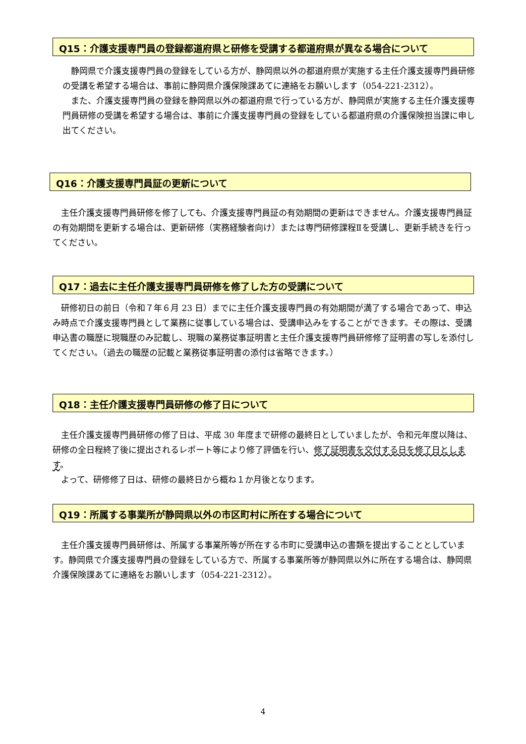Q15：介護支援専門員の登録都道府県と研修を受講する都道府県が異なる場合について
　静岡県で介護支援専門員の登録をしている方が、静岡県以外の都道府県が実施する主任介護支援専門員研修の受講を希望する場合は、事前に静岡県介護保険課あてに連絡をお願いします（054-221-2312）。
　また、介護支援専門員の登録を静岡県以外の都道府県で行っている方が、静岡県が実施する主任介護支援専門員研修の受講を希望する場合は、事前に介護支援専門員の登録をしている都道府県の介護保険担当課に申し出てください。
Q16：介護支援専門員証の更新について
　主任介護支援専門員研修を修了しても、介護支援専門員証の有効期間の更新はできません。介護支援専門員証の有効期間を更新する場合は、更新研修（実務経験者向け）または専門研修課程Ⅱを受講し、更新手続きを行ってください。
Q17：過去に主任介護支援専門員研修を修了した方の受講について
　研修初日の前日（令和７年６月 23 日）までに主任介護支援専門員の有効期間が満了する場合であって、申込み時点で介護支援専門員として業務に従事している場合は、受講申込みをすることができます。その際は、受講申込書の職歴に現職歴のみ記載し、現職の業務従事証明書と主任介護支援専門員研修修了証明書の写しを添付してください。（過去の職歴の記載と業務従事証明書の添付は省略できます。）
Q18：主任介護支援専門員研修の修了日について
　主任介護支援専門員研修の修了日は、平成 30 年度まで研修の最終日としていましたが、令和元年度以降は、研修の全日程終了後に提出されるレポート等により修了評価を行い、修了証明書を交付する日を修了日とします。
　よって、研修修了日は、研修の最終日から概ね１か月後となります。
Q19：所属する事業所が静岡県以外の市区町村に所在する場合について
　主任介護支援専門員研修は、所属する事業所等が所在する市町に受講申込の書類を提出することとしています。静岡県で介護支援専門員の登録をしている方で、所属する事業所等が静岡県以外に所在する場合は、静岡県介護保険課あてに連絡をお願いします（054-221-2312）。
4